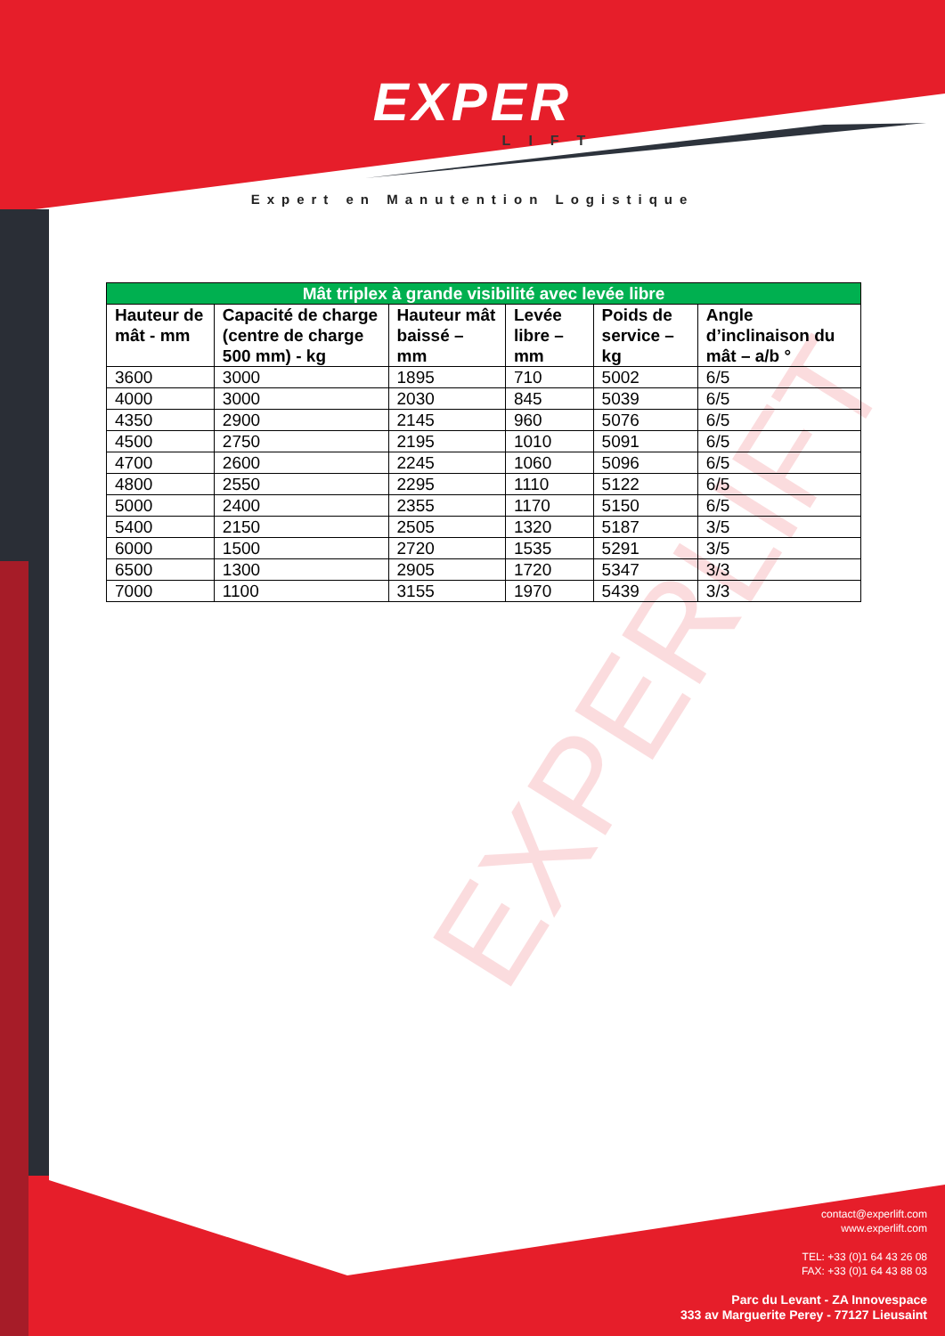EXPERLIFT
EXPER
LIFT
Expert en Manutention Logistique
| Mât triplex à grande visibilité avec levée libre | | | | | |
| --- | --- | --- | --- | --- | --- |
| Hauteur de mât - mm | Capacité de charge (centre de charge 500 mm) - kg | Hauteur mât baissé – mm | Levée libre – mm | Poids de service – kg | Angle d’inclinaison du mât – a/b ° |
| 3600 | 3000 | 1895 | 710 | 5002 | 6/5 |
| 4000 | 3000 | 2030 | 845 | 5039 | 6/5 |
| 4350 | 2900 | 2145 | 960 | 5076 | 6/5 |
| 4500 | 2750 | 2195 | 1010 | 5091 | 6/5 |
| 4700 | 2600 | 2245 | 1060 | 5096 | 6/5 |
| 4800 | 2550 | 2295 | 1110 | 5122 | 6/5 |
| 5000 | 2400 | 2355 | 1170 | 5150 | 6/5 |
| 5400 | 2150 | 2505 | 1320 | 5187 | 3/5 |
| 6000 | 1500 | 2720 | 1535 | 5291 | 3/5 |
| 6500 | 1300 | 2905 | 1720 | 5347 | 3/3 |
| 7000 | 1100 | 3155 | 1970 | 5439 | 3/3 |
contact@experlift.com
www.experlift.com
TEL: +33 (0)1 64 43 26 08
FAX: +33 (0)1 64 43 88 03
Parc du Levant - ZA Innovespace
333 av Marguerite Perey - 77127 Lieusaint